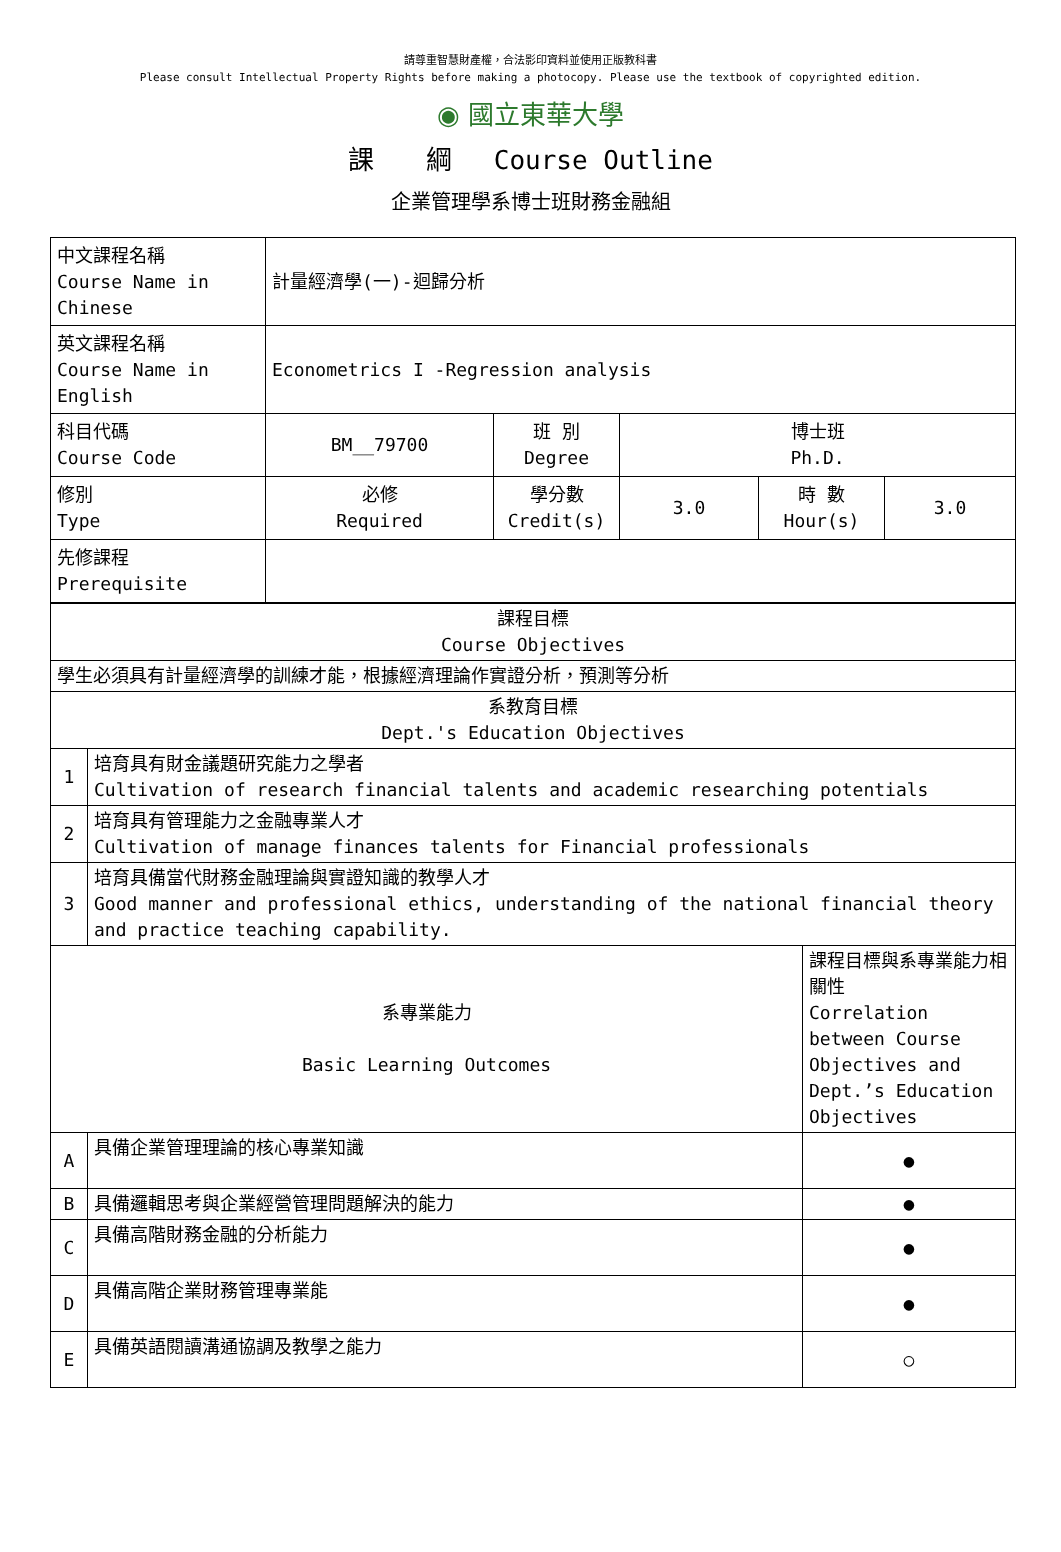請尊重智慧財產權，合法影印資料並使用正版教科書
Please consult Intellectual Property Rights before making a photocopy. Please use the textbook of copyrighted edition.
◉ 國立東華大學
課　　綱　 Course Outline
企業管理學系博士班財務金融組
| 中文課程名稱 Course Name in Chinese | 計量經濟學(一)-迴歸分析 | | | | |
| 英文課程名稱 Course Name in English | Econometrics I -Regression analysis | | | | |
| 科目代碼 Course Code | BM__79700 | 班 別 Degree | 博士班 Ph.D. | | |
| 修別 Type | 必修 Required | 學分數 Credit(s) | 3.0 | 時 數 Hour(s) | 3.0 |
| 先修課程 Prerequisite | | | | | |
| 課程目標 Course Objectives | | |
| 學生必須具有計量經濟學的訓練才能，根據經濟理論作實證分析，預測等分析 | | |
| 系教育目標 Dept.'s Education Objectives | | |
| 1 | 培育具有財金議題研究能力之學者 Cultivation of research financial talents and academic researching potentials | |
| 2 | 培育具有管理能力之金融專業人才 Cultivation of manage finances talents for Financial professionals | |
| 3 | 培育具備當代財務金融理論與實證知識的教學人才 Good manner and professional ethics, understanding of the national financial theory and practice teaching capability. | |
| 系專業能力 Basic Learning Outcomes | | 課程目標與系專業能力相關性 Correlation between Course Objectives and Dept.’s Education Objectives |
| A | 具備企業管理理論的核心專業知識 | ● |
| B | 具備邏輯思考與企業經營管理問題解決的能力 | ● |
| C | 具備高階財務金融的分析能力 | ● |
| D | 具備高階企業財務管理專業能 | ● |
| E | 具備英語閱讀溝通協調及教學之能力 | ○ |